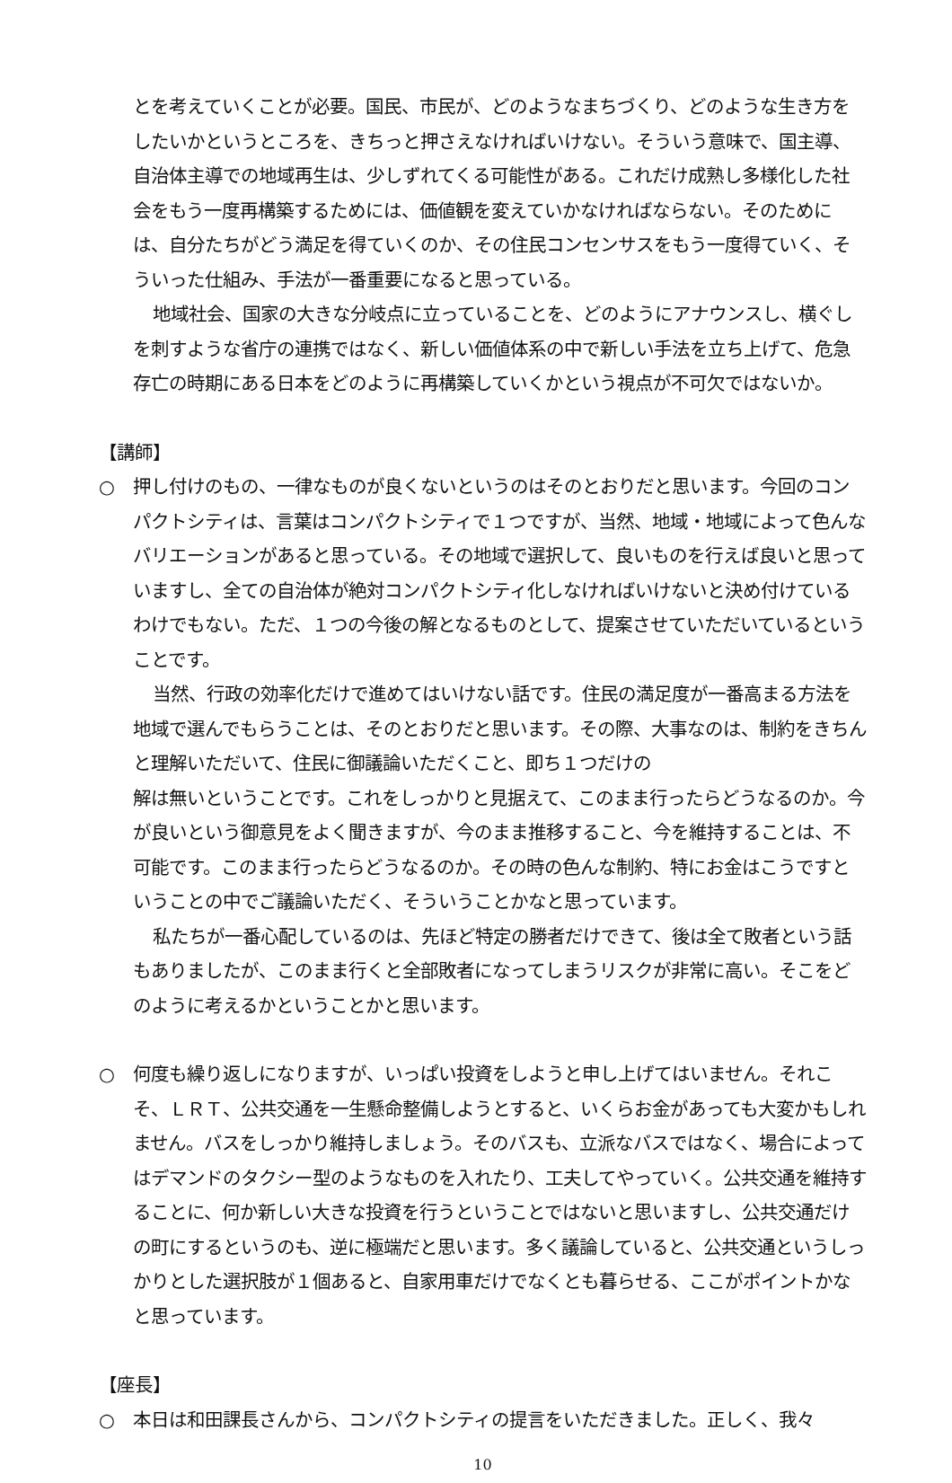とを考えていくことが必要。国民、市民が、どのようなまちづくり、どのような生き方をしたいかというところを、きちっと押さえなければいけない。そういう意味で、国主導、自治体主導での地域再生は、少しずれてくる可能性がある。これだけ成熟し多様化した社会をもう一度再構築するためには、価値観を変えていかなければならない。そのためには、自分たちがどう満足を得ていくのか、その住民コンセンサスをもう一度得ていく、そういった仕組み、手法が一番重要になると思っている。
地域社会、国家の大きな分岐点に立っていることを、どのようにアナウンスし、横ぐしを刺すような省庁の連携ではなく、新しい価値体系の中で新しい手法を立ち上げて、危急存亡の時期にある日本をどのように再構築していくかという視点が不可欠ではないか。
【講師】
○　押し付けのもの、一律なものが良くないというのはそのとおりだと思います。今回のコンパクトシティは、言葉はコンパクトシティで１つですが、当然、地域・地域によって色んなバリエーションがあると思っている。その地域で選択して、良いものを行えば良いと思っていますし、全ての自治体が絶対コンパクトシティ化しなければいけないと決め付けているわけでもない。ただ、１つの今後の解となるものとして、提案させていただいているということです。
当然、行政の効率化だけで進めてはいけない話です。住民の満足度が一番高まる方法を地域で選んでもらうことは、そのとおりだと思います。その際、大事なのは、制約をきちんと理解いただいて、住民に御議論いただくこと、即ち１つだけの
解は無いということです。これをしっかりと見据えて、このまま行ったらどうなるのか。今が良いという御意見をよく聞きますが、今のまま推移すること、今を維持することは、不可能です。このまま行ったらどうなるのか。その時の色んな制約、特にお金はこうですということの中でご議論いただく、そういうことかなと思っています。
私たちが一番心配しているのは、先ほど特定の勝者だけできて、後は全て敗者という話もありましたが、このまま行くと全部敗者になってしまうリスクが非常に高い。そこをどのように考えるかということかと思います。
○　何度も繰り返しになりますが、いっぱい投資をしようと申し上げてはいません。それこそ、ＬＲＴ、公共交通を一生懸命整備しようとすると、いくらお金があっても大変かもしれません。バスをしっかり維持しましょう。そのバスも、立派なバスではなく、場合によってはデマンドのタクシー型のようなものを入れたり、工夫してやっていく。公共交通を維持することに、何か新しい大きな投資を行うということではないと思いますし、公共交通だけの町にするというのも、逆に極端だと思います。多く議論していると、公共交通というしっかりとした選択肢が１個あると、自家用車だけでなくとも暮らせる、ここがポイントかなと思っています。
【座長】
○　本日は和田課長さんから、コンパクトシティの提言をいただきました。正しく、我々
10